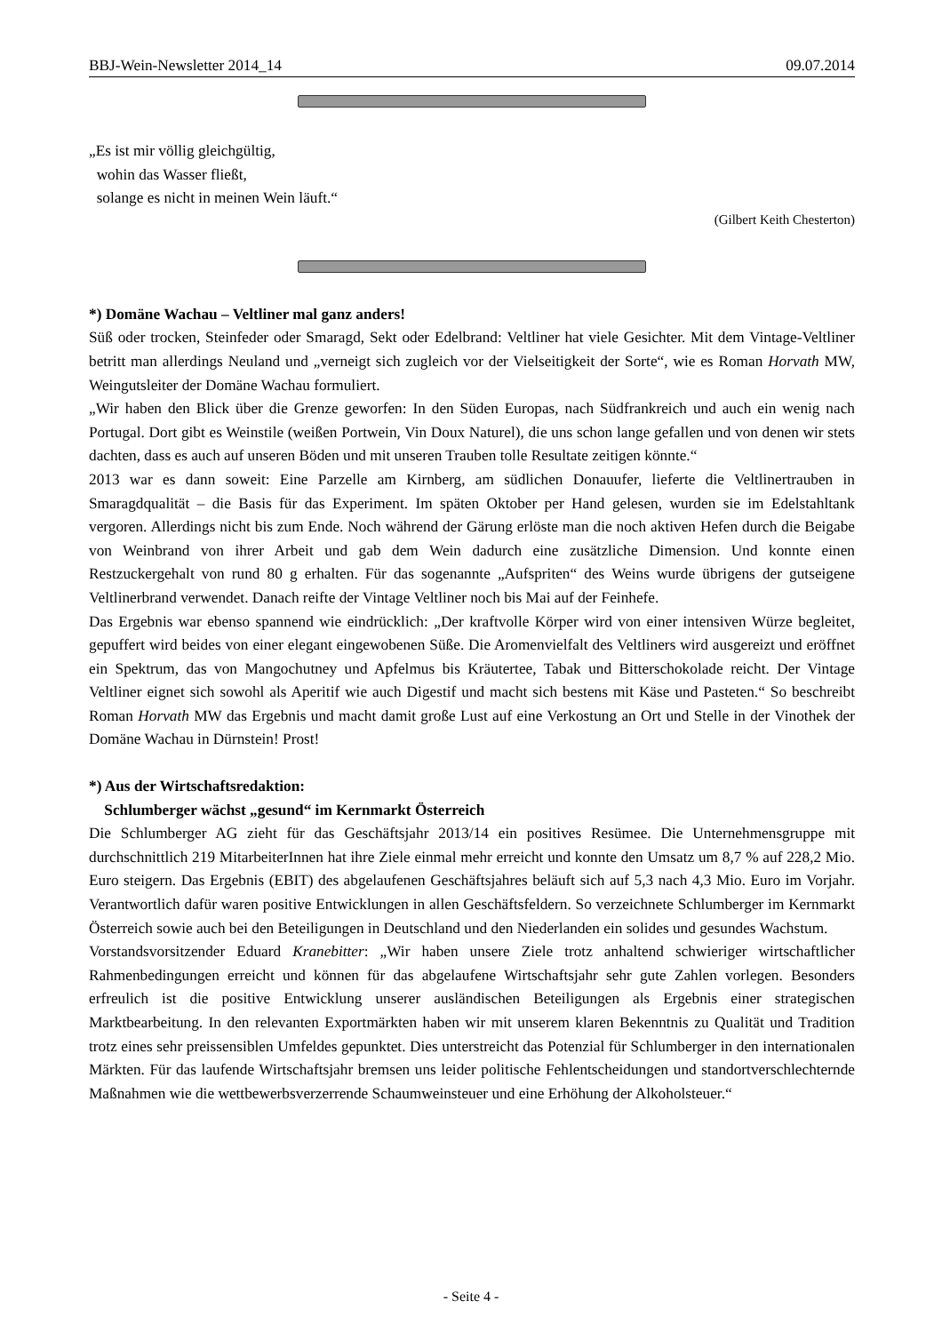BBJ-Wein-Newsletter 2014_14 09.07.2014
„Es ist mir völlig gleichgültig,
wohin das Wasser fließt,
solange es nicht in meinen Wein läuft.“
(Gilbert Keith Chesterton)
*) Domäne Wachau – Veltliner mal ganz anders!
Süß oder trocken, Steinfeder oder Smaragd, Sekt oder Edelbrand: Veltliner hat viele Gesichter. Mit dem Vintage-Veltliner betritt man allerdings Neuland und „verneigt sich zugleich vor der Vielseitigkeit der Sorte“, wie es Roman Horvath MW, Weingutsleiter der Domäne Wachau formuliert.
„Wir haben den Blick über die Grenze geworfen: In den Süden Europas, nach Südfrankreich und auch ein wenig nach Portugal. Dort gibt es Weinstile (weißen Portwein, Vin Doux Naturel), die uns schon lange gefallen und von denen wir stets dachten, dass es auch auf unseren Böden und mit unseren Trauben tolle Resultate zeitigen könnte.“
2013 war es dann soweit: Eine Parzelle am Kirnberg, am südlichen Donauufer, lieferte die Veltlinertrauben in Smaragdqualität – die Basis für das Experiment. Im späten Oktober per Hand gelesen, wurden sie im Edelstahltank vergoren. Allerdings nicht bis zum Ende. Noch während der Gärung erlöste man die noch aktiven Hefen durch die Beigabe von Weinbrand von ihrer Arbeit und gab dem Wein dadurch eine zusätzliche Dimension. Und konnte einen Restzuckergehalt von rund 80 g erhalten. Für das sogenannte „Aufspriten“ des Weins wurde übrigens der gutseigene Veltlinerbrand verwendet. Danach reifte der Vintage Veltliner noch bis Mai auf der Feinhefe.
Das Ergebnis war ebenso spannend wie eindrücklich: „Der kraftvolle Körper wird von einer intensiven Würze begleitet, gepuffert wird beides von einer elegant eingewobenen Süße. Die Aromenvielfalt des Veltliners wird ausgereizt und eröffnet ein Spektrum, das von Mangochutney und Apfelmus bis Kräutertee, Tabak und Bitterschokolade reicht. Der Vintage Veltliner eignet sich sowohl als Aperitif wie auch Digestif und macht sich bestens mit Käse und Pasteten.“ So beschreibt Roman Horvath MW das Ergebnis und macht damit große Lust auf eine Verkostung an Ort und Stelle in der Vinothek der Domäne Wachau in Dürnstein! Prost!
*) Aus der Wirtschaftsredaktion:
Schlumberger wächst „gesund“ im Kernmarkt Österreich
Die Schlumberger AG zieht für das Geschäftsjahr 2013/14 ein positives Resümee. Die Unternehmensgruppe mit durchschnittlich 219 MitarbeiterInnen hat ihre Ziele einmal mehr erreicht und konnte den Umsatz um 8,7 % auf 228,2 Mio. Euro steigern. Das Ergebnis (EBIT) des abgelaufenen Geschäftsjahres beläuft sich auf 5,3 nach 4,3 Mio. Euro im Vorjahr. Verantwortlich dafür waren positive Entwicklungen in allen Geschäftsfeldern. So verzeichnete Schlumberger im Kernmarkt Österreich sowie auch bei den Beteiligungen in Deutschland und den Niederlanden ein solides und gesundes Wachstum.
Vorstandsvorsitzender Eduard Kranebitter: „Wir haben unsere Ziele trotz anhaltend schwieriger wirtschaftlicher Rahmenbedingungen erreicht und können für das abgelaufene Wirtschaftsjahr sehr gute Zahlen vorlegen. Besonders erfreulich ist die positive Entwicklung unserer ausländischen Beteiligungen als Ergebnis einer strategischen Marktbearbeitung. In den relevanten Exportmärkten haben wir mit unserem klaren Bekenntnis zu Qualität und Tradition trotz eines sehr preissensiblen Umfeldes gepunktet. Dies unterstreicht das Potenzial für Schlumberger in den internationalen Märkten. Für das laufende Wirtschaftsjahr bremsen uns leider politische Fehlentscheidungen und standortverschlechternde Maßnahmen wie die wettbewerbsverzerrende Schaumweinsteuer und eine Erhöhung der Alkoholsteuer.“
- Seite 4 -